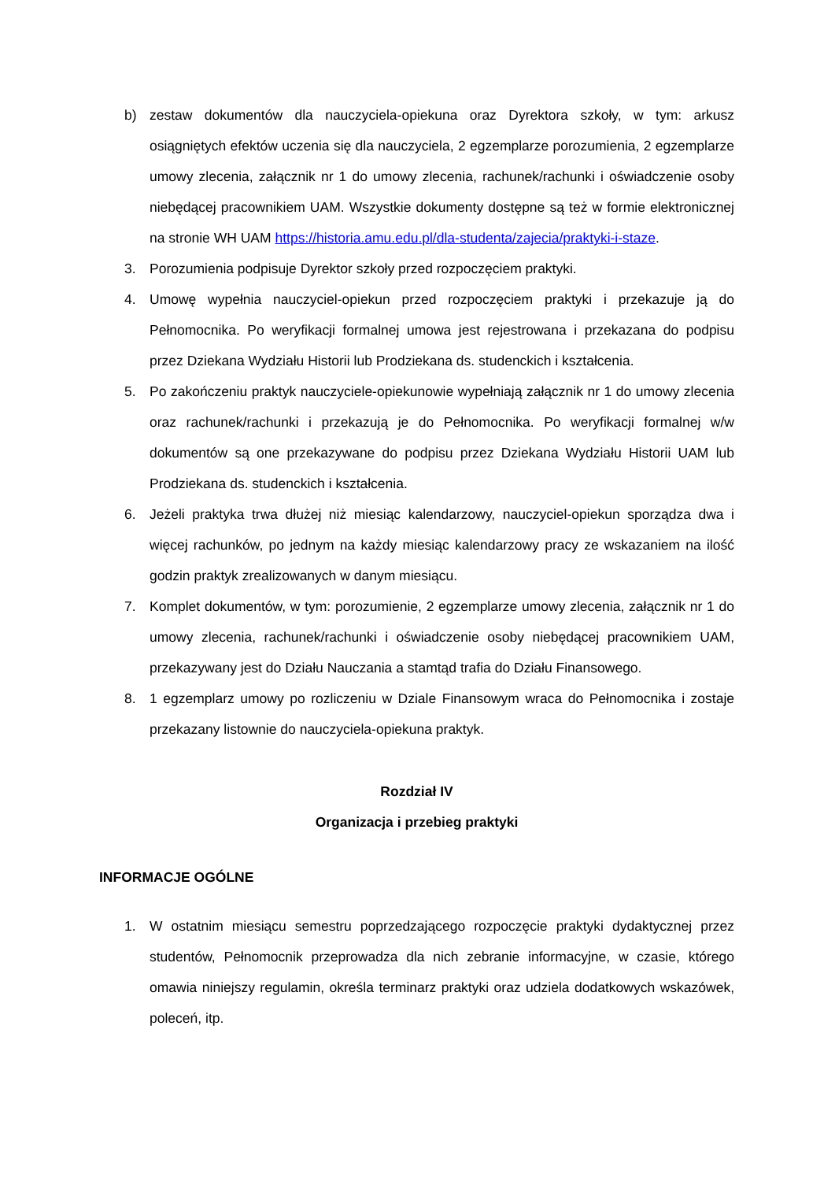b) zestaw dokumentów dla nauczyciela-opiekuna oraz Dyrektora szkoły, w tym: arkusz osiągniętych efektów uczenia się dla nauczyciela, 2 egzemplarze porozumienia, 2 egzemplarze umowy zlecenia, załącznik nr 1 do umowy zlecenia, rachunek/rachunki i oświadczenie osoby niebędącej pracownikiem UAM. Wszystkie dokumenty dostępne są też w formie elektronicznej na stronie WH UAM https://historia.amu.edu.pl/dla-studenta/zajecia/praktyki-i-staze.
3. Porozumienia podpisuje Dyrektor szkoły przed rozpoczęciem praktyki.
4. Umowę wypełnia nauczyciel-opiekun przed rozpoczęciem praktyki i przekazuje ją do Pełnomocnika. Po weryfikacji formalnej umowa jest rejestrowana i przekazana do podpisu przez Dziekana Wydziału Historii lub Prodziekana ds. studenckich i kształcenia.
5. Po zakończeniu praktyk nauczyciele-opiekunowie wypełniają załącznik nr 1 do umowy zlecenia oraz rachunek/rachunki i przekazują je do Pełnomocnika. Po weryfikacji formalnej w/w dokumentów są one przekazywane do podpisu przez Dziekana Wydziału Historii UAM lub Prodziekana ds. studenckich i kształcenia.
6. Jeżeli praktyka trwa dłużej niż miesiąc kalendarzowy, nauczyciel-opiekun sporządza dwa i więcej rachunków, po jednym na każdy miesiąc kalendarzowy pracy ze wskazaniem na ilość godzin praktyk zrealizowanych w danym miesiącu.
7. Komplet dokumentów, w tym: porozumienie, 2 egzemplarze umowy zlecenia, załącznik nr 1 do umowy zlecenia, rachunek/rachunki i oświadczenie osoby niebędącej pracownikiem UAM, przekazywany jest do Działu Nauczania a stamtąd trafia do Działu Finansowego.
8. 1 egzemplarz umowy po rozliczeniu w Dziale Finansowym wraca do Pełnomocnika i zostaje przekazany listownie do nauczyciela-opiekuna praktyk.
Rozdział IV
Organizacja i przebieg praktyki
INFORMACJE OGÓLNE
1. W ostatnim miesiącu semestru poprzedzającego rozpoczęcie praktyki dydaktycznej przez studentów, Pełnomocnik przeprowadza dla nich zebranie informacyjne, w czasie, którego omawia niniejszy regulamin, określa terminarz praktyki oraz udziela dodatkowych wskazówek, poleceń, itp.